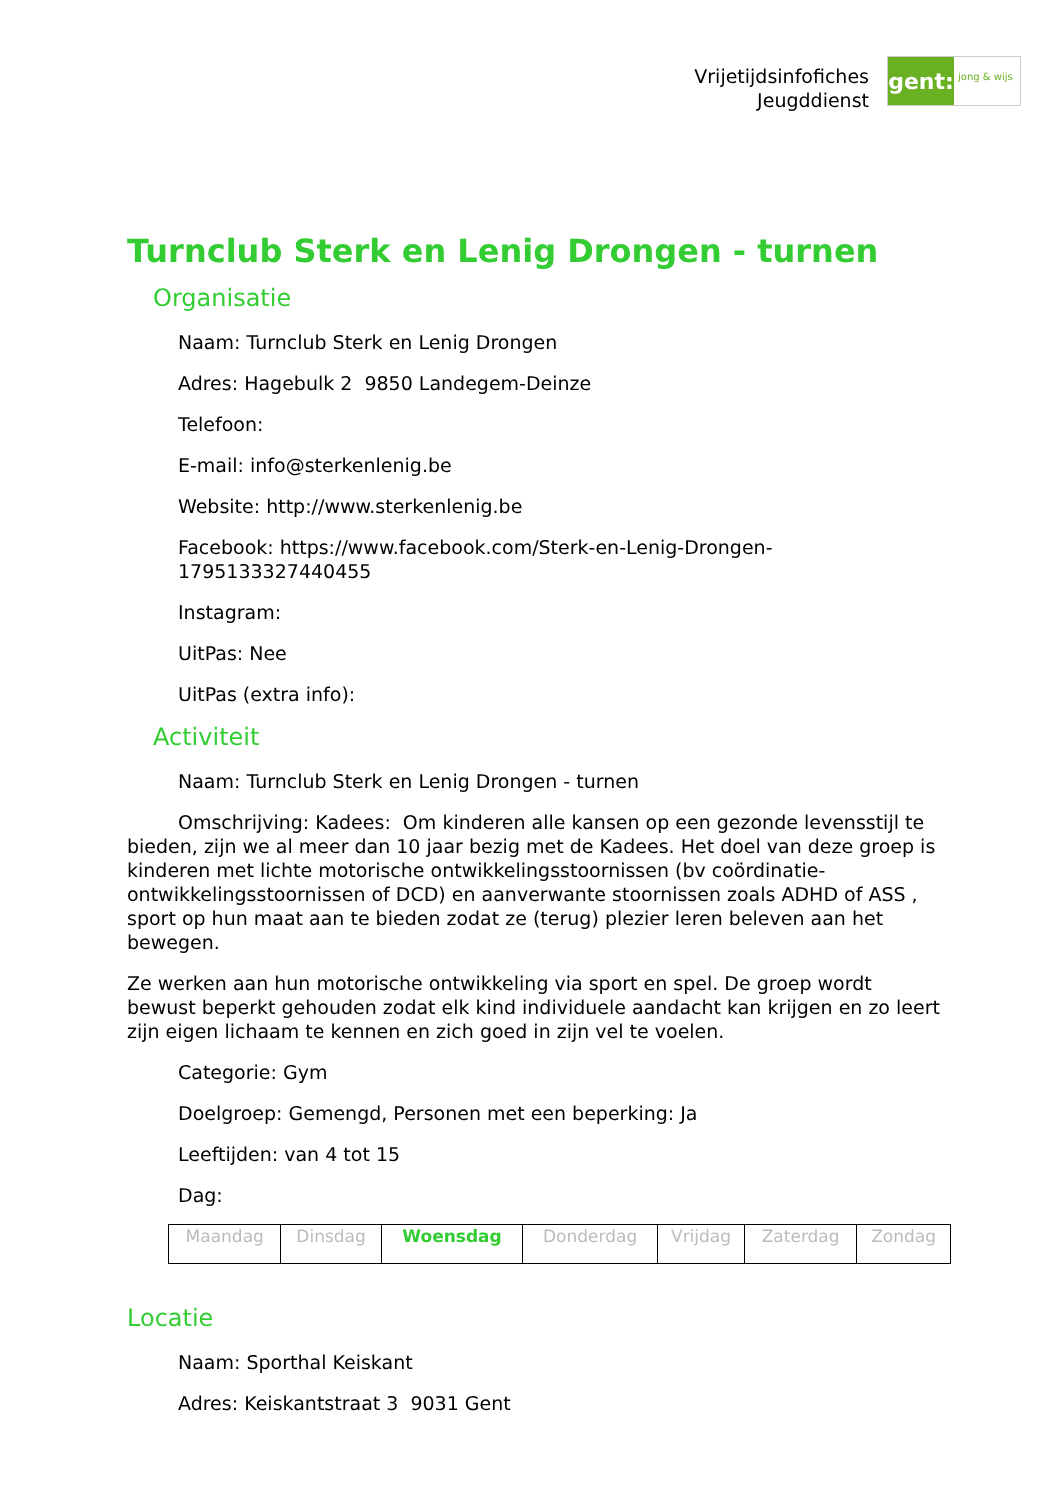Vrijetijdsinfofiches
Jeugddienst
gent:
jong & wijs
Turnclub Sterk en Lenig Drongen - turnen
Organisatie
Naam: Turnclub Sterk en Lenig Drongen
Adres: Hagebulk 2 9850 Landegem-Deinze
Telefoon:
E-mail: info@sterkenlenig.be
Website: http://www.sterkenlenig.be
Facebook: https://www.facebook.com/Sterk-en-Lenig-Drongen-1795133327440455
Instagram:
UitPas: Nee
UitPas (extra info):
Activiteit
Naam: Turnclub Sterk en Lenig Drongen - turnen
Omschrijving: Kadees: Om kinderen alle kansen op een gezonde levensstijl te bieden, zijn we al meer dan 10 jaar bezig met de Kadees. Het doel van deze groep is kinderen met lichte motorische ontwikkelingsstoornissen (bv coördinatie-ontwikkelingsstoornissen of DCD) en aanverwante stoornissen zoals ADHD of ASS , sport op hun maat aan te bieden zodat ze (terug) plezier leren beleven aan het bewegen.
Ze werken aan hun motorische ontwikkeling via sport en spel. De groep wordt bewust beperkt gehouden zodat elk kind individuele aandacht kan krijgen en zo leert zijn eigen lichaam te kennen en zich goed in zijn vel te voelen.
Categorie: Gym
Doelgroep: Gemengd, Personen met een beperking: Ja
Leeftijden: van 4 tot 15
Dag:
| Maandag | Dinsdag | Woensdag | Donderdag | Vrijdag | Zaterdag | Zondag |
Locatie
Naam: Sporthal Keiskant
Adres: Keiskantstraat 3 9031 Gent